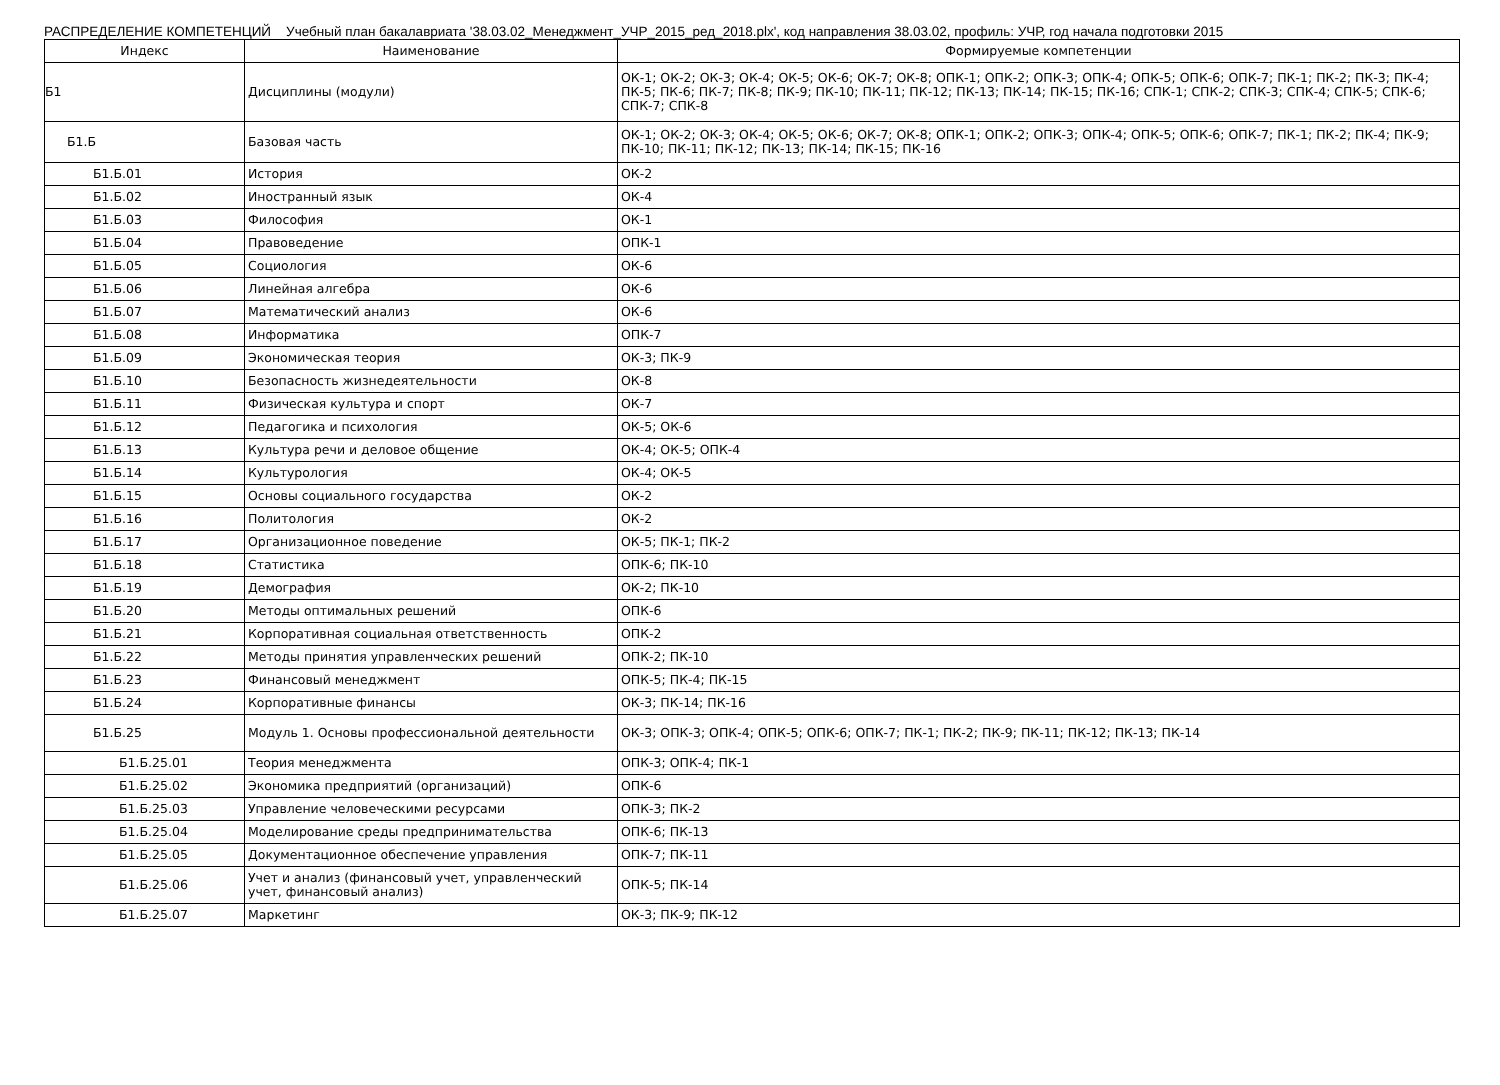РАСПРЕДЕЛЕНИЕ КОМПЕТЕНЦИЙ Учебный план бакалавриата '38.03.02_Менеджмент_УЧР_2015_ред_2018.plx', код направления 38.03.02, профиль: УЧР, год начала подготовки 2015
| Индекс | Наименование | Формируемые компетенции |
| --- | --- | --- |
| Б1 | Дисциплины (модули) | ОК-1; ОК-2; ОК-3; ОК-4; ОК-5; ОК-6; ОК-7; ОК-8; ОПК-1; ОПК-2; ОПК-3; ОПК-4; ОПК-5; ОПК-6; ОПК-7; ПК-1; ПК-2; ПК-3; ПК-4; ПК-5; ПК-6; ПК-7; ПК-8; ПК-9; ПК-10; ПК-11; ПК-12; ПК-13; ПК-14; ПК-15; ПК-16; СПК-1; СПК-2; СПК-3; СПК-4; СПК-5; СПК-6; СПК-7; СПК-8 |
| Б1.Б | Базовая часть | ОК-1; ОК-2; ОК-3; ОК-4; ОК-5; ОК-6; ОК-7; ОК-8; ОПК-1; ОПК-2; ОПК-3; ОПК-4; ОПК-5; ОПК-6; ОПК-7; ПК-1; ПК-2; ПК-4; ПК-9; ПК-10; ПК-11; ПК-12; ПК-13; ПК-14; ПК-15; ПК-16 |
| Б1.Б.01 | История | ОК-2 |
| Б1.Б.02 | Иностранный язык | ОК-4 |
| Б1.Б.03 | Философия | ОК-1 |
| Б1.Б.04 | Правоведение | ОПК-1 |
| Б1.Б.05 | Социология | ОК-6 |
| Б1.Б.06 | Линейная алгебра | ОК-6 |
| Б1.Б.07 | Математический анализ | ОК-6 |
| Б1.Б.08 | Информатика | ОПК-7 |
| Б1.Б.09 | Экономическая теория | ОК-3; ПК-9 |
| Б1.Б.10 | Безопасность жизнедеятельности | ОК-8 |
| Б1.Б.11 | Физическая культура и спорт | ОК-7 |
| Б1.Б.12 | Педагогика и психология | ОК-5; ОК-6 |
| Б1.Б.13 | Культура речи и деловое общение | ОК-4; ОК-5; ОПК-4 |
| Б1.Б.14 | Культурология | ОК-4; ОК-5 |
| Б1.Б.15 | Основы социального государства | ОК-2 |
| Б1.Б.16 | Политология | ОК-2 |
| Б1.Б.17 | Организационное поведение | ОК-5; ПК-1; ПК-2 |
| Б1.Б.18 | Статистика | ОПК-6; ПК-10 |
| Б1.Б.19 | Демография | ОК-2; ПК-10 |
| Б1.Б.20 | Методы оптимальных решений | ОПК-6 |
| Б1.Б.21 | Корпоративная социальная ответственность | ОПК-2 |
| Б1.Б.22 | Методы принятия управленческих решений | ОПК-2; ПК-10 |
| Б1.Б.23 | Финансовый менеджмент | ОПК-5; ПК-4; ПК-15 |
| Б1.Б.24 | Корпоративные финансы | ОК-3; ПК-14; ПК-16 |
| Б1.Б.25 | Модуль 1. Основы профессиональной деятельности | ОК-3; ОПК-3; ОПК-4; ОПК-5; ОПК-6; ОПК-7; ПК-1; ПК-2; ПК-9; ПК-11; ПК-12; ПК-13; ПК-14 |
| Б1.Б.25.01 | Теория менеджмента | ОПК-3; ОПК-4; ПК-1 |
| Б1.Б.25.02 | Экономика предприятий (организаций) | ОПК-6 |
| Б1.Б.25.03 | Управление человеческими ресурсами | ОПК-3; ПК-2 |
| Б1.Б.25.04 | Моделирование среды предпринимательства | ОПК-6; ПК-13 |
| Б1.Б.25.05 | Документационное обеспечение управления | ОПК-7; ПК-11 |
| Б1.Б.25.06 | Учет и анализ (финансовый учет, управленческий учет, финансовый анализ) | ОПК-5; ПК-14 |
| Б1.Б.25.07 | Маркетинг | ОК-3; ПК-9; ПК-12 |